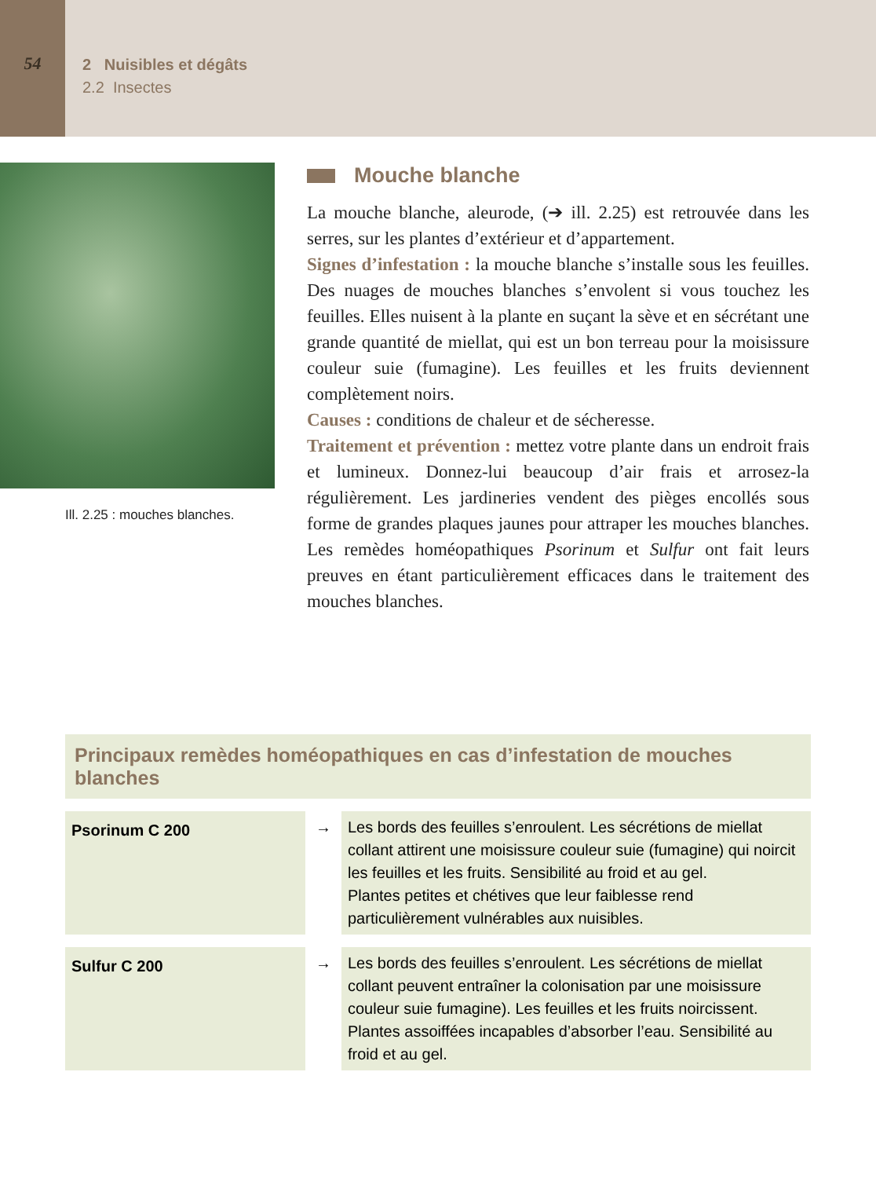54
2 Nuisibles et dégâts
2.2 Insectes
Ill. 2.25 : mouches blanches.
Mouche blanche
La mouche blanche, aleurode, (➔ ill. 2.25) est retrouvée dans les serres, sur les plantes d’extérieur et d’appartement.
Signes d’infestation : la mouche blanche s’installe sous les feuilles. Des nuages de mouches blanches s’envolent si vous touchez les feuilles. Elles nuisent à la plante en suçant la sève et en sécrétant une grande quantité de miellat, qui est un bon terreau pour la moisissure couleur suie (fumagine). Les feuilles et les fruits deviennent complètement noirs.
Causes : conditions de chaleur et de sécheresse.
Traitement et prévention : mettez votre plante dans un endroit frais et lumineux. Donnez-lui beaucoup d’air frais et arrosez-la régulièrement. Les jardineries vendent des pièges encollés sous forme de grandes plaques jaunes pour attraper les mouches blanches. Les remèdes homéopathiques Psorinum et Sulfur ont fait leurs preuves en étant particulièrement efficaces dans le traitement des mouches blanches.
Principaux remèdes homéopathiques en cas d’infestation de mouches blanches
| Psorinum C 200 | → | Les bords des feuilles s’enroulent. Les sécrétions de miellat collant attirent une moisissure couleur suie (fumagine) qui noircit les feuilles et les fruits. Sensibilité au froid et au gel. Plantes petites et chétives que leur faiblesse rend particulièrement vulnérables aux nuisibles. |
| Sulfur C 200 | → | Les bords des feuilles s’enroulent. Les sécrétions de miellat collant peuvent entraîner la colonisation par une moisissure couleur suie fumagine). Les feuilles et les fruits noircissent. Plantes assoiffées incapables d’absorber l’eau. Sensibilité au froid et au gel. |